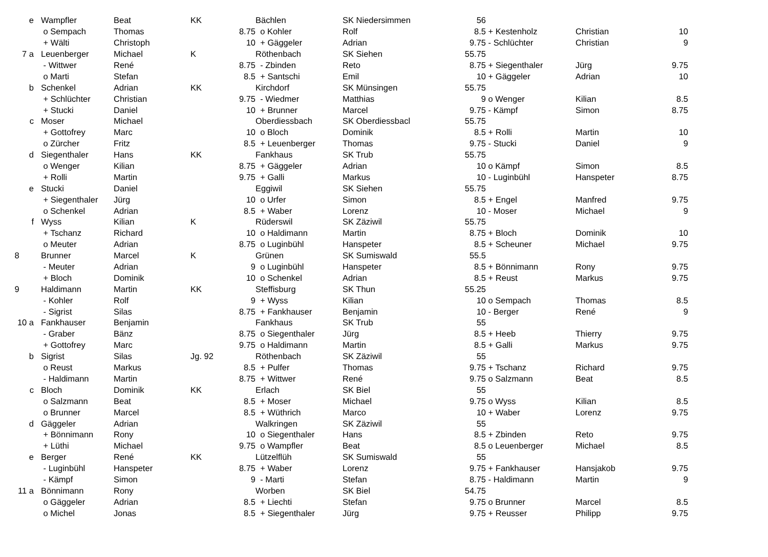| e | | Wampfler | Beat | KK | | Bächlen | SK Niedersimmen | 56 | | |
| | | o Sempach | Thomas | 8.75 | | o Kohler | Rolf | 8.5 | + Kestenholz | Christian 10 |
| | | + Wälti | Christoph | 10 | | + Gäggeler | Adrian | 9.75 | - Schlüchter | Christian 9 |
| 7 a | | Leuenberger | Michael | K | | Röthenbach | SK Siehen | 55.75 | | |
| | | - Wittwer | René | 8.75 | | - Zbinden | Reto | 8.75 | + Siegenthaler | Jürg 9.75 |
| | | o Marti | Stefan | 8.5 | | + Santschi | Emil | 10 | + Gäggeler | Adrian 10 |
| b | | Schenkel | Adrian | KK | | Kirchdorf | SK Münsingen | 55.75 | | |
| | | + Schlüchter | Christian | 9.75 | | - Wiedmer | Matthias | 9 | o Wenger | Kilian 8.5 |
| | | + Stucki | Daniel | 10 | | + Brunner | Marcel | 9.75 | - Kämpf | Simon 8.75 |
| c | | Moser | Michael | | | Oberdiessbach | SK Oberdiessbacl | 55.75 | | |
| | | + Gottofrey | Marc | 10 | | o Bloch | Dominik | 8.5 | + Rolli | Martin 10 |
| | | o Zürcher | Fritz | 8.5 | | + Leuenberger | Thomas | 9.75 | - Stucki | Daniel 9 |
| d | | Siegenthaler | Hans | KK | | Fankhaus | SK Trub | 55.75 | | |
| | | o Wenger | Kilian | 8.75 | | + Gäggeler | Adrian | 10 | o Kämpf | Simon 8.5 |
| | | + Rolli | Martin | 9.75 | | + Galli | Markus | 10 | - Luginbühl | Hanspeter 8.75 |
| e | | Stucki | Daniel | | | Eggiwil | SK Siehen | 55.75 | | |
| | | + Siegenthaler | Jürg | 10 | | o Urfer | Simon | 8.5 | + Engel | Manfred 9.75 |
| | | o Schenkel | Adrian | 8.5 | | + Waber | Lorenz | 10 | - Moser | Michael 9 |
| f | | Wyss | Kilian | K | | Rüderswil | SK Zäziwil | 55.75 | | |
| | | + Tschanz | Richard | 10 | | o Haldimann | Martin | 8.75 | + Bloch | Dominik 10 |
| | | o Meuter | Adrian | 8.75 | | o Luginbühl | Hanspeter | 8.5 | + Scheuner | Michael 9.75 |
| 8 | | Brunner | Marcel | K | | Grünen | SK Sumiswald | 55.5 | | |
| | | - Meuter | Adrian | 9 | | o Luginbühl | Hanspeter | 8.5 | + Bönnimann | Rony 9.75 |
| | | + Bloch | Dominik | 10 | | o Schenkel | Adrian | 8.5 | + Reust | Markus 9.75 |
| 9 | | Haldimann | Martin | KK | | Steffisburg | SK Thun | 55.25 | | |
| | | - Kohler | Rolf | 9 | | + Wyss | Kilian | 10 | o Sempach | Thomas 8.5 |
| | | - Sigrist | Silas | 8.75 | | + Fankhauser | Benjamin | 10 | - Berger | René 9 |
| 10 a | | Fankhauser | Benjamin | | | Fankhaus | SK Trub | 55 | | |
| | | - Graber | Bänz | 8.75 | | o Siegenthaler | Jürg | 8.5 | + Heeb | Thierry 9.75 |
| | | + Gottofrey | Marc | 9.75 | | o Haldimann | Martin | 8.5 | + Galli | Markus 9.75 |
| b | | Sigrist | Silas | Jg. 92 | | Röthenbach | SK Zäziwil | 55 | | |
| | | o Reust | Markus | 8.5 | | + Pulfer | Thomas | 9.75 | + Tschanz | Richard 9.75 |
| | | - Haldimann | Martin | 8.75 | | + Wittwer | René | 9.75 | o Salzmann | Beat 8.5 |
| c | | Bloch | Dominik | KK | | Erlach | SK Biel | 55 | | |
| | | o Salzmann | Beat | 8.5 | | + Moser | Michael | 9.75 | o Wyss | Kilian 8.5 |
| | | o Brunner | Marcel | 8.5 | | + Wüthrich | Marco | 10 | + Waber | Lorenz 9.75 |
| d | | Gäggeler | Adrian | | | Walkringen | SK Zäziwil | 55 | | |
| | | + Bönnimann | Rony | 10 | | o Siegenthaler | Hans | 8.5 | + Zbinden | Reto 9.75 |
| | | + Lüthi | Michael | 9.75 | | o Wampfler | Beat | 8.5 | o Leuenberger | Michael 8.5 |
| e | | Berger | René | KK | | Lützelflüh | SK Sumiswald | 55 | | |
| | | - Luginbühl | Hanspeter | 8.75 | | + Waber | Lorenz | 9.75 | + Fankhauser | Hansjakob 9.75 |
| | | - Kämpf | Simon | 9 | | - Marti | Stefan | 8.75 | - Haldimann | Martin 9 |
| 11 a | | Bönnimann | Rony | | | Worben | SK Biel | 54.75 | | |
| | | o Gäggeler | Adrian | 8.5 | | + Liechti | Stefan | 9.75 | o Brunner | Marcel 8.5 |
| | | o Michel | Jonas | 8.5 | | + Siegenthaler | Jürg | 9.75 | + Reusser | Philipp 9.75 |